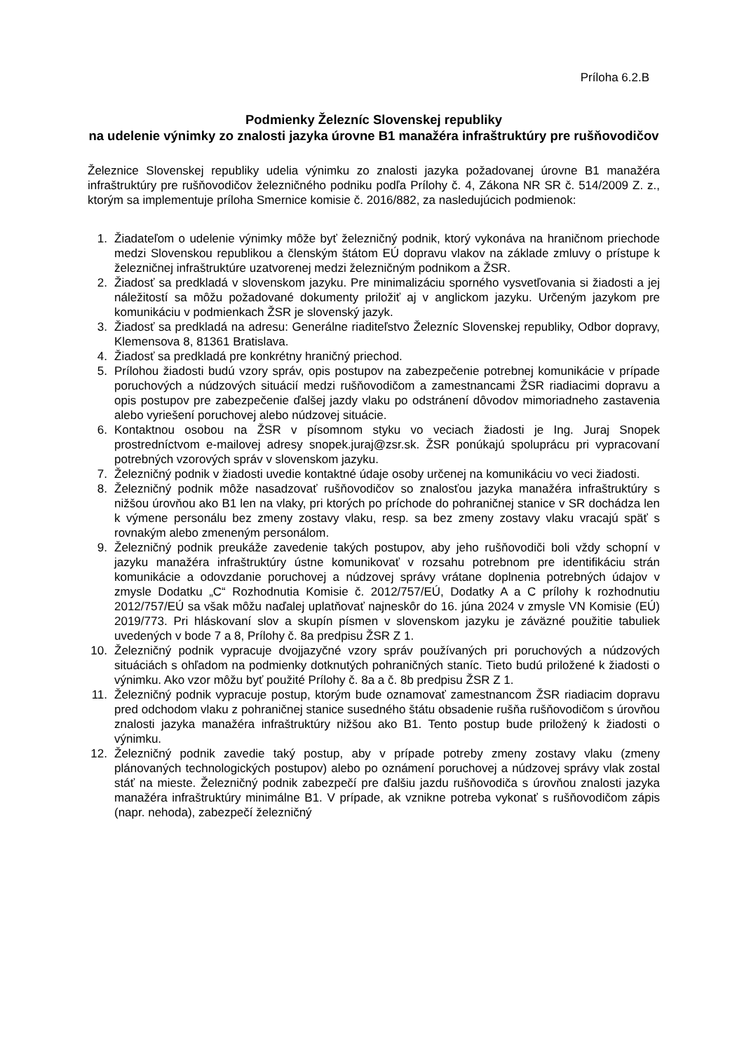Príloha 6.2.B
Podmienky Železníc Slovenskej republiky
na udelenie výnimky zo znalosti jazyka úrovne B1 manažéra infraštruktúry pre rušňovodičov
Železnice Slovenskej republiky udelia výnimku zo znalosti jazyka požadovanej úrovne B1 manažéra infraštruktúry pre rušňovodičov železničného podniku podľa Prílohy č. 4, Zákona NR SR č. 514/2009 Z. z., ktorým sa implementuje príloha Smernice komisie č. 2016/882, za nasledujúcich podmienok:
1. Žiadateľom o udelenie výnimky môže byť železničný podnik, ktorý vykonáva na hraničnom priechode medzi Slovenskou republikou a členským štátom EÚ dopravu vlakov na základe zmluvy o prístupe k železničnej infraštruktúre uzatvorenej medzi železničným podnikom a ŽSR.
2. Žiadosť sa predkladá v slovenskom jazyku. Pre minimalizáciu sporného vysvetľovania si žiadosti a jej náležitostí sa môžu požadované dokumenty priložiť aj v anglickom jazyku. Určeným jazykom pre komunikáciu v podmienkach ŽSR je slovenský jazyk.
3. Žiadosť sa predkladá na adresu: Generálne riaditeľstvo Železníc Slovenskej republiky, Odbor dopravy, Klemensova 8, 81361 Bratislava.
4. Žiadosť sa predkladá pre konkrétny hraničný priechod.
5. Prílohou žiadosti budú vzory správ, opis postupov na zabezpečenie potrebnej komunikácie v prípade poruchových a núdzových situácií medzi rušňovodičom a zamestnancami ŽSR riadiacimi dopravu a opis postupov pre zabezpečenie ďalšej jazdy vlaku po odstránení dôvodov mimoriadneho zastavenia alebo vyriešení poruchovej alebo núdzovej situácie.
6. Kontaktnou osobou na ŽSR v písomnom styku vo veciach žiadosti je Ing. Juraj Snopek prostredníctvom e-mailovej adresy snopek.juraj@zsr.sk. ŽSR ponúkajú spoluprácu pri vypracovaní potrebných vzorových správ v slovenskom jazyku.
7. Železničný podnik v žiadosti uvedie kontaktné údaje osoby určenej na komunikáciu vo veci žiadosti.
8. Železničný podnik môže nasadzovať rušňovodičov so znalosťou jazyka manažéra infraštruktúry s nižšou úrovňou ako B1 len na vlaky, pri ktorých po príchode do pohraničnej stanice v SR dochádza len k výmene personálu bez zmeny zostavy vlaku, resp. sa bez zmeny zostavy vlaku vracajú späť s rovnakým alebo zmeneným personálom.
9. Železničný podnik preukáže zavedenie takých postupov, aby jeho rušňovodiči boli vždy schopní v jazyku manažéra infraštruktúry ústne komunikovať v rozsahu potrebnom pre identifikáciu strán komunikácie a odovzdanie poruchovej a núdzovej správy vrátane doplnenia potrebných údajov v zmysle Dodatku „C“ Rozhodnutia Komisie č. 2012/757/EÚ, Dodatky A a C prílohy k rozhodnutiu 2012/757/EÚ sa však môžu naďalej uplatňovať najneskôr do 16. júna 2024 v zmysle VN Komisie (EÚ) 2019/773. Pri hláskovaní slov a skupín písmen v slovenskom jazyku je záväzné použitie tabuliek uvedených v bode 7 a 8, Prílohy č. 8a predpisu ŽSR Z 1.
10. Železničný podnik vypracuje dvojjazyčné vzory správ používaných pri poruchových a núdzových situáciách s ohľadom na podmienky dotknutých pohraničných staníc. Tieto budú priložené k žiadosti o výnimku. Ako vzor môžu byť použité Prílohy č. 8a a č. 8b predpisu ŽSR Z 1.
11. Železničný podnik vypracuje postup, ktorým bude oznamovať zamestnancom ŽSR riadiacim dopravu pred odchodom vlaku z pohraničnej stanice susedného štátu obsadenie rušňa rušňovodičom s úrovňou znalosti jazyka manažéra infraštruktúry nižšou ako B1. Tento postup bude priložený k žiadosti o výnimku.
12. Železničný podnik zavedie taký postup, aby v prípade potreby zmeny zostavy vlaku (zmeny plánovaných technologických postupov) alebo po oznámení poruchovej a núdzovej správy vlak zostal stáť na mieste. Železničný podnik zabezpečí pre ďalšiu jazdu rušňovodiča s úrovňou znalosti jazyka manažéra infraštruktúry minimálne B1. V prípade, ak vznikne potreba vykonať s rušňovodičom zápis (napr. nehoda), zabezpečí železničný